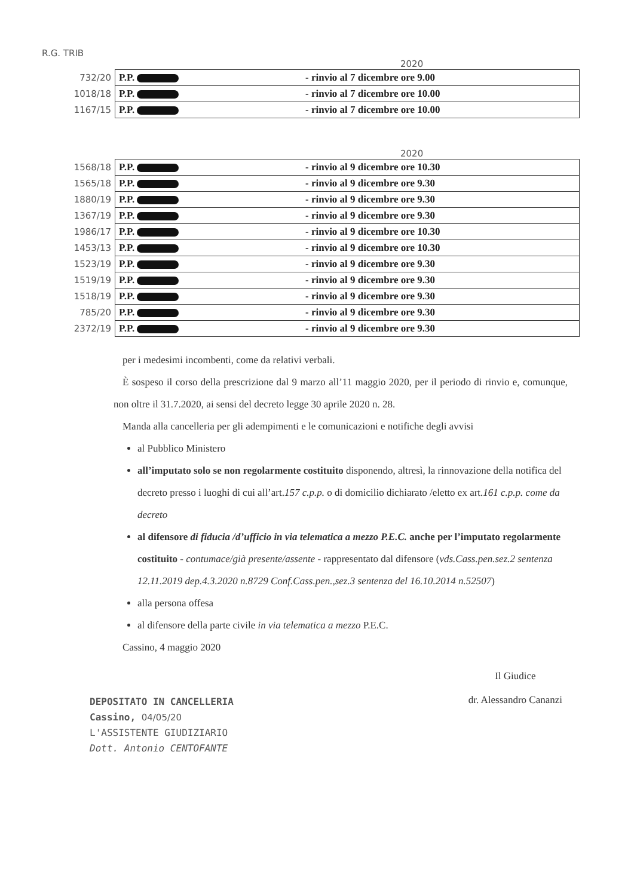R.G. TRIB
2020
| 732/20 | P.P. | - rinvio al 7 dicembre ore 9.00 |
| 1018/18 | P.P. | - rinvio al 7 dicembre ore 10.00 |
| 1167/15 | P.P. | - rinvio al 7 dicembre ore 10.00 |
2020
| 1568/18 | P.P. | - rinvio al 9 dicembre ore 10.30 |
| 1565/18 | P.P. | - rinvio al 9 dicembre ore 9.30 |
| 1880/19 | P.P. | - rinvio al 9 dicembre ore 9.30 |
| 1367/19 | P.P. | - rinvio al 9 dicembre ore 9.30 |
| 1986/17 | P.P. | - rinvio al 9 dicembre ore 10.30 |
| 1453/13 | P.P. | - rinvio al 9 dicembre ore 10.30 |
| 1523/19 | P.P. | - rinvio al 9 dicembre ore 9.30 |
| 1519/19 | P.P. | - rinvio al 9 dicembre ore 9.30 |
| 1518/19 | P.P. | - rinvio al 9 dicembre ore 9.30 |
| 785/20 | P.P. | - rinvio al 9 dicembre ore 9.30 |
| 2372/19 | P.P. | - rinvio al 9 dicembre ore 9.30 |
per i medesimi incombenti, come da relativi verbali.
È sospeso il corso della prescrizione dal 9 marzo all’11 maggio 2020, per il periodo di rinvio e, comunque, non oltre il 31.7.2020, ai sensi del decreto legge 30 aprile 2020 n. 28.
Manda alla cancelleria per gli adempimenti e le comunicazioni e notifiche degli avvisi
al Pubblico Ministero
all’imputato solo se non regolarmente costituito disponendo, altresì, la rinnovazione della notifica del decreto presso i luoghi di cui all’art.157 c.p.p. o di domicilio dichiarato /eletto ex art.161 c.p.p. come da decreto
al difensore di fiducia /d’ufficio in via telematica a mezzo P.E.C. anche per l’imputato regolarmente costituito - contumace/già presente/assente - rappresentato dal difensore (vds.Cass.pen.sez.2 sentenza 12.11.2019 dep.4.3.2020 n.8729 Conf.Cass.pen.,sez.3 sentenza del 16.10.2014 n.52507)
alla persona offesa
al difensore della parte civile in via telematica a mezzo P.E.C.
Cassino, 4 maggio 2020
DEPOSITATO IN CANCELLERIA
Cassino, 04/05/20
L'ASSISTENTE GIUDIZIARIO
Dott. Antonio CENTOFANTE
Il Giudice
dr. Alessandro Cananzi